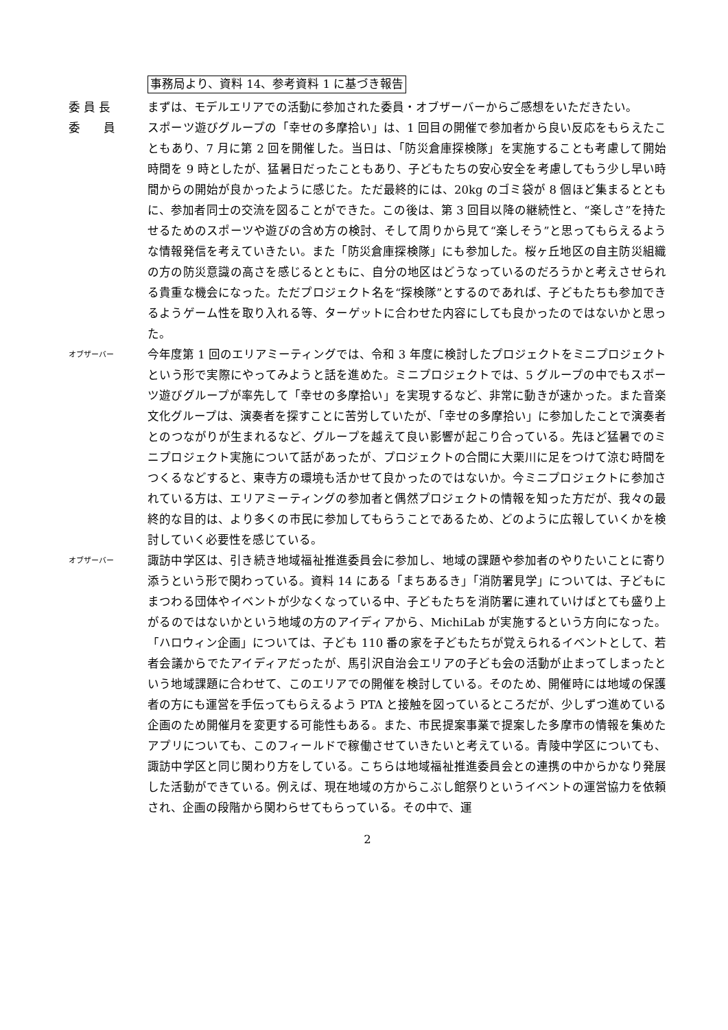事務局より、資料 14、参考資料 1 に基づき報告
委 員 長 まずは、モデルエリアでの活動に参加された委員・オブザーバーからご感想をいただきたい。
委　　員 スポーツ遊びグループの「幸せの多摩拾い」は、1 回目の開催で参加者から良い反応をもらえたこともあり、7 月に第 2 回を開催した。当日は、「防災倉庫探検隊」を実施することも考慮して開始時間を 9 時としたが、猛暑日だったこともあり、子どもたちの安心安全を考慮してもう少し早い時間からの開始が良かったように感じた。ただ最終的には、20kg のゴミ袋が 8 個ほど集まるとともに、参加者同士の交流を図ることができた。この後は、第 3 回目以降の継続性と、“楽しさ”を持たせるためのスポーツや遊びの含め方の検討、そして周りから見て“楽しそう”と思ってもらえるような情報発信を考えていきたい。また「防災倉庫探検隊」にも参加した。桜ヶ丘地区の自主防災組織の方の防災意識の高さを感じるとともに、自分の地区はどうなっているのだろうかと考えさせられる貴重な機会になった。ただプロジェクト名を“探検隊”とするのであれば、子どもたちも参加できるようゲーム性を取り入れる等、ターゲットに合わせた内容にしても良かったのではないかと思った。
オブザーバー
今年度第 1 回のエリアミーティングでは、令和 3 年度に検討したプロジェクトをミニプロジェクトという形で実際にやってみようと話を進めた。ミニプロジェクトでは、5 グループの中でもスポーツ遊びグループが率先して「幸せの多摩拾い」を実現するなど、非常に動きが速かった。また音楽文化グループは、演奏者を探すことに苦労していたが、「幸せの多摩拾い」に参加したことで演奏者とのつながりが生まれるなど、グループを越えて良い影響が起こり合っている。先ほど猛暑でのミニプロジェクト実施について話があったが、プロジェクトの合間に大栗川に足をつけて涼む時間をつくるなどすると、東寺方の環境も活かせて良かったのではないか。今ミニプロジェクトに参加されている方は、エリアミーティングの参加者と偶然プロジェクトの情報を知った方だが、我々の最終的な目的は、より多くの市民に参加してもらうことであるため、どのように広報していくかを検討していく必要性を感じている。
オブザーバー
諏訪中学区は、引き続き地域福祉推進委員会に参加し、地域の課題や参加者のやりたいことに寄り添うという形で関わっている。資料 14 にある「まちあるき」「消防署見学」については、子どもにまつわる団体やイベントが少なくなっている中、子どもたちを消防署に連れていけばとても盛り上がるのではないかという地域の方のアイディアから、MichiLab が実施するという方向になった。「ハロウィン企画」については、子ども 110 番の家を子どもたちが覚えられるイベントとして、若者会議からでたアイディアだったが、馬引沢自治会エリアの子ども会の活動が止まってしまったという地域課題に合わせて、このエリアでの開催を検討している。そのため、開催時には地域の保護者の方にも運営を手伝ってもらえるよう PTA と接触を図っているところだが、少しずつ進めている企画のため開催月を変更する可能性もある。また、市民提案事業で提案した多摩市の情報を集めたアプリについても、このフィールドで稼働させていきたいと考えている。青陵中学区についても、諏訪中学区と同じ関わり方をしている。こちらは地域福祉推進委員会との連携の中からかなり発展した活動ができている。例えば、現在地域の方からこぶし館祭りというイベントの運営協力を依頼され、企画の段階から関わらせてもらっている。その中で、運
2